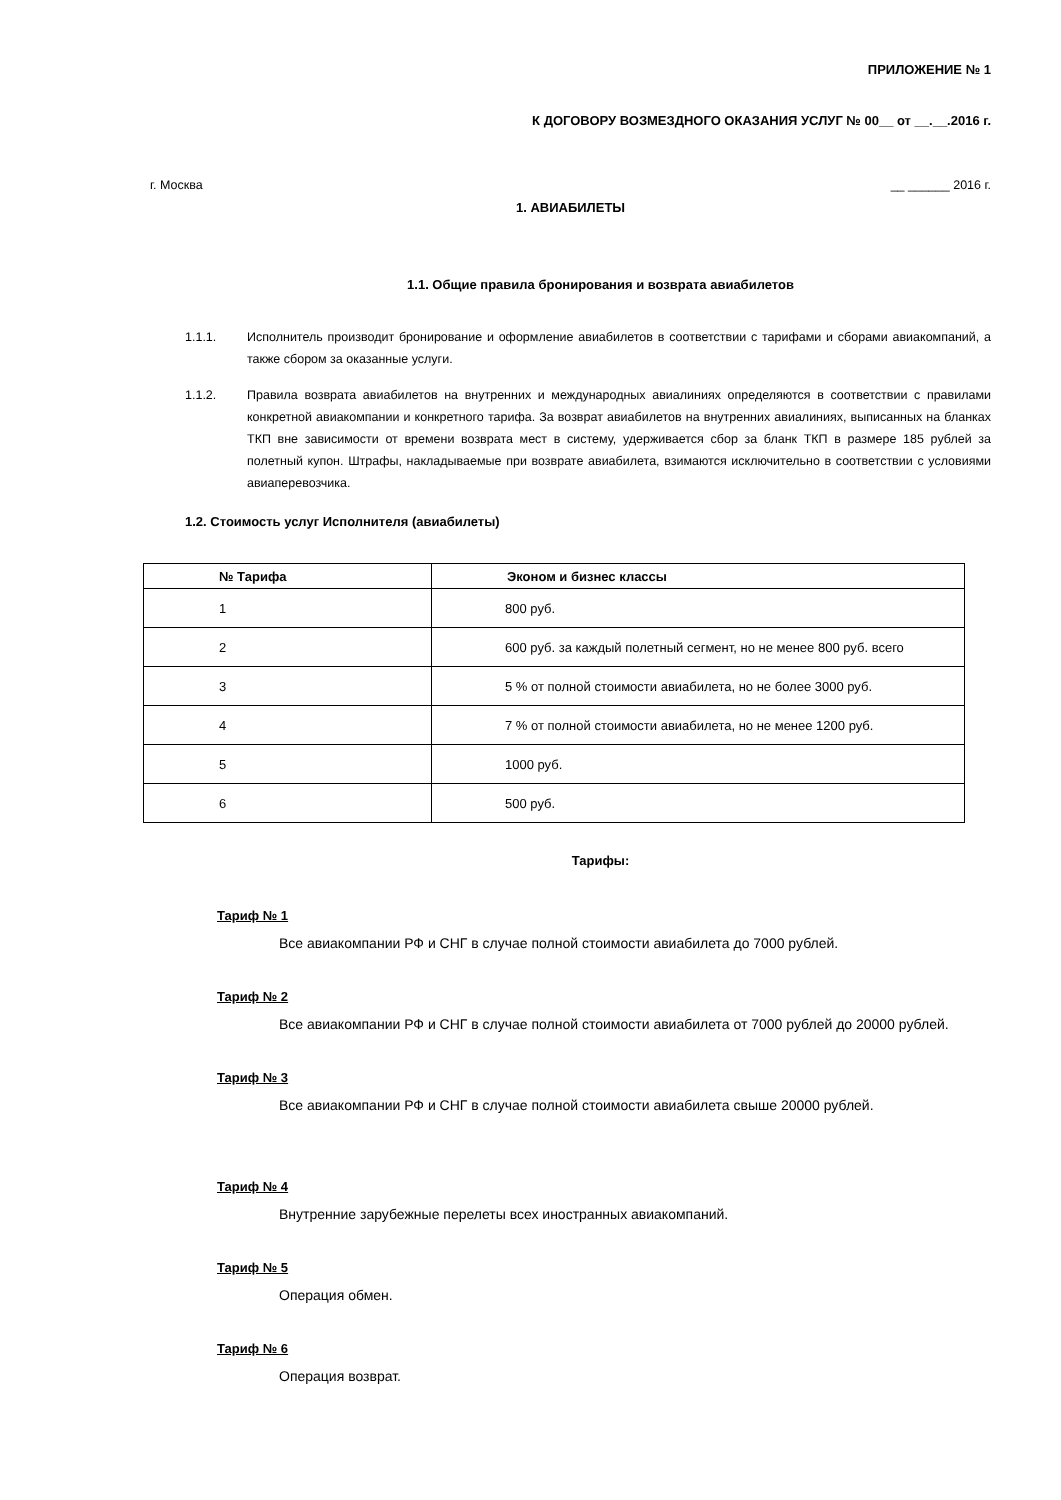ПРИЛОЖЕНИЕ № 1
К ДОГОВОРУ ВОЗМЕЗДНОГО ОКАЗАНИЯ УСЛУГ № 00__ от __.__.2016 г.
г. Москва __ ______ 2016 г.
1. АВИАБИЛЕТЫ
1.1. Общие правила бронирования и возврата авиабилетов
1.1.1. Исполнитель производит бронирование и оформление авиабилетов в соответствии с тарифами и сборами авиакомпаний, а также сбором за оказанные услуги.
1.1.2. Правила возврата авиабилетов на внутренних и международных авиалиниях определяются в соответствии с правилами конкретной авиакомпании и конкретного тарифа. За возврат авиабилетов на внутренних авиалиниях, выписанных на бланках ТКП вне зависимости от времени возврата мест в систему, удерживается сбор за бланк ТКП в размере 185 рублей за полетный купон. Штрафы, накладываемые при возврате авиабилета, взимаются исключительно в соответствии с условиями авиаперевозчика.
1.2. Стоимость услуг Исполнителя (авиабилеты)
| № Тарифа | Эконом и бизнес классы |
| --- | --- |
| 1 | 800 руб. |
| 2 | 600 руб. за каждый полетный сегмент, но не менее 800 руб. всего |
| 3 | 5 % от полной стоимости авиабилета, но не более 3000 руб. |
| 4 | 7 % от полной стоимости авиабилета, но не менее 1200 руб. |
| 5 | 1000 руб. |
| 6 | 500 руб. |
Тарифы:
Тариф № 1
Все авиакомпании РФ и СНГ в случае полной стоимости авиабилета до 7000 рублей.
Тариф № 2
Все авиакомпании РФ и СНГ в случае полной стоимости авиабилета от 7000 рублей до 20000 рублей.
Тариф № 3
Все авиакомпании РФ и СНГ в случае полной стоимости авиабилета свыше 20000 рублей.
Тариф № 4
Внутренние зарубежные перелеты всех иностранных авиакомпаний.
Тариф № 5
Операция обмен.
Тариф № 6
Операция возврат.